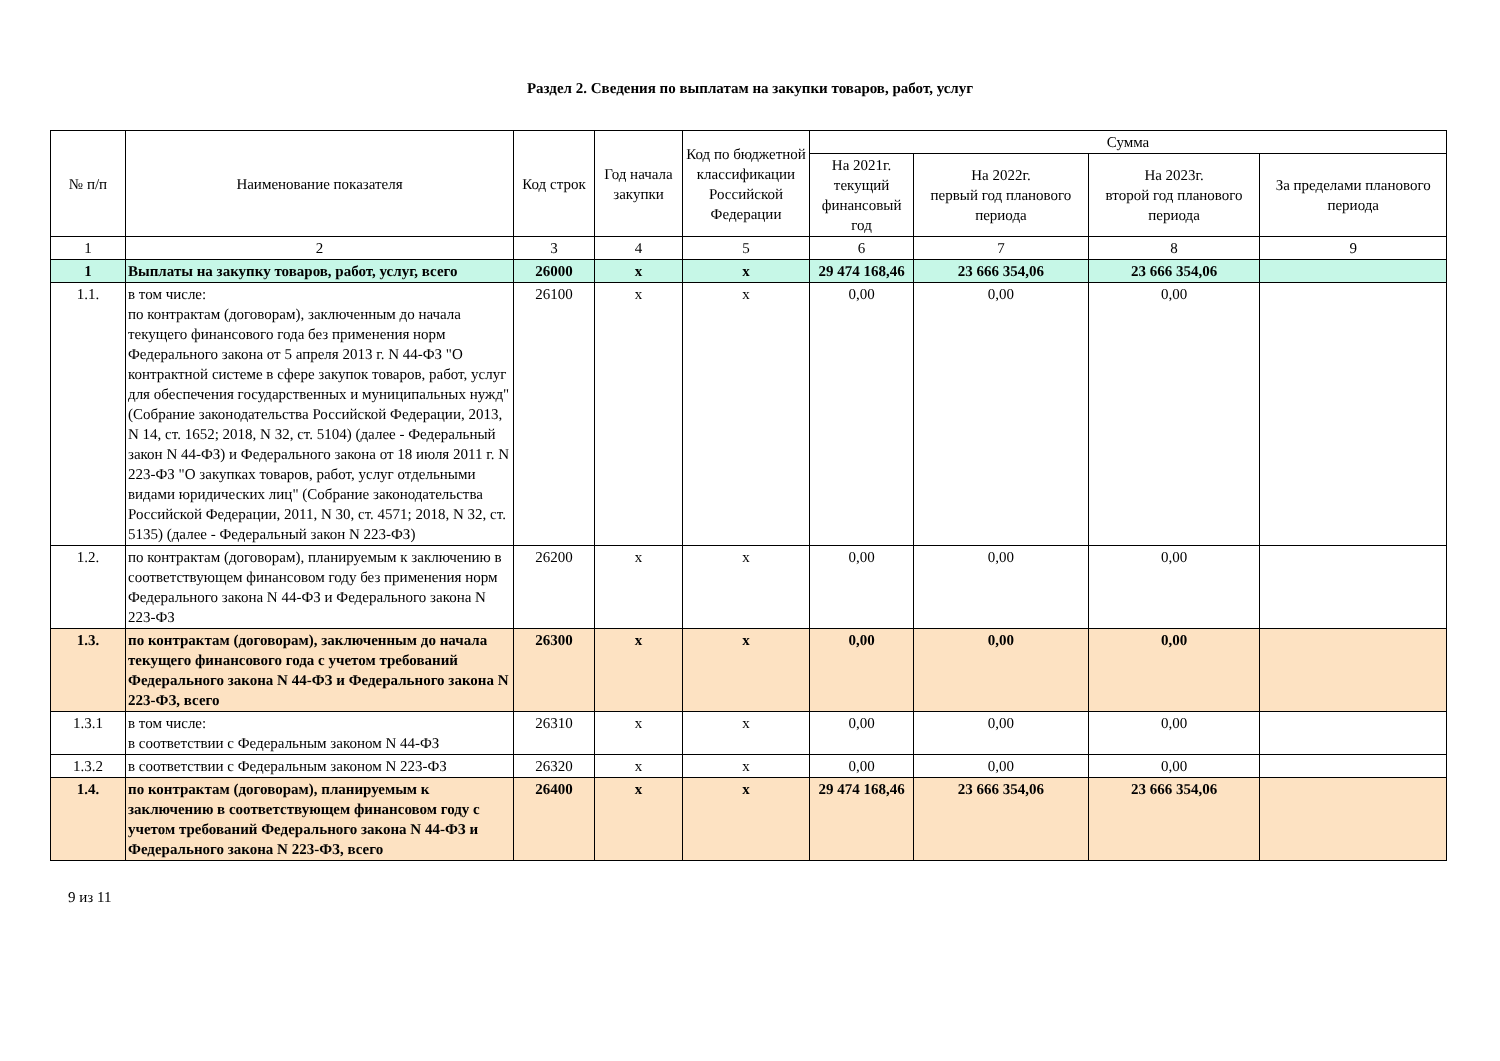Раздел 2. Сведения по выплатам на закупки товаров, работ, услуг
| № п/п | Наименование показателя | Код строк | Год начала закупки | Код по бюджетной классификации Российской Федерации | Сумма | | | |
| --- | --- | --- | --- | --- | --- | --- | --- | --- |
| | | | | | На 2021г. текущий финансовый год | На 2022г. первый год планового периода | На 2023г. второй год планового периода | За пределами планового периода |
| 1 | 2 | 3 | 4 | 5 | 6 | 7 | 8 | 9 |
| 1 | Выплаты на закупку товаров, работ, услуг, всего | 26000 | x | x | 29 474 168,46 | 23 666 354,06 | 23 666 354,06 | |
| 1.1. | в том числе: по контрактам (договорам), заключенным до начала текущего финансового года без применения норм Федерального закона от 5 апреля 2013 г. N 44-ФЗ "О контрактной системе в сфере закупок товаров, работ, услуг для обеспечения государственных и муниципальных нужд" (Собрание законодательства Российской Федерации, 2013, N 14, ст. 1652; 2018, N 32, ст. 5104) (далее - Федеральный закон N 44-ФЗ) и Федерального закона от 18 июля 2011 г. N 223-ФЗ "О закупках товаров, работ, услуг отдельными видами юридических лиц" (Собрание законодательства Российской Федерации, 2011, N 30, ст. 4571; 2018, N 32, ст. 5135) (далее - Федеральный закон N 223-ФЗ) | 26100 | x | x | 0,00 | 0,00 | 0,00 | |
| 1.2. | по контрактам (договорам), планируемым к заключению в соответствующем финансовом году без применения норм Федерального закона N 44-ФЗ и Федерального закона N 223-ФЗ | 26200 | x | x | 0,00 | 0,00 | 0,00 | |
| 1.3. | по контрактам (договорам), заключенным до начала текущего финансового года с учетом требований Федерального закона N 44-ФЗ и Федерального закона N 223-ФЗ, всего | 26300 | x | x | 0,00 | 0,00 | 0,00 | |
| 1.3.1 | в том числе: в соответствии с Федеральным законом N 44-ФЗ | 26310 | x | x | 0,00 | 0,00 | 0,00 | |
| 1.3.2 | в соответствии с Федеральным законом N 223-ФЗ | 26320 | x | x | 0,00 | 0,00 | 0,00 | |
| 1.4. | по контрактам (договорам), планируемым к заключению в соответствующем финансовом году с учетом требований Федерального закона N 44-ФЗ и Федерального закона N 223-ФЗ, всего | 26400 | x | x | 29 474 168,46 | 23 666 354,06 | 23 666 354,06 | |
9 из 11